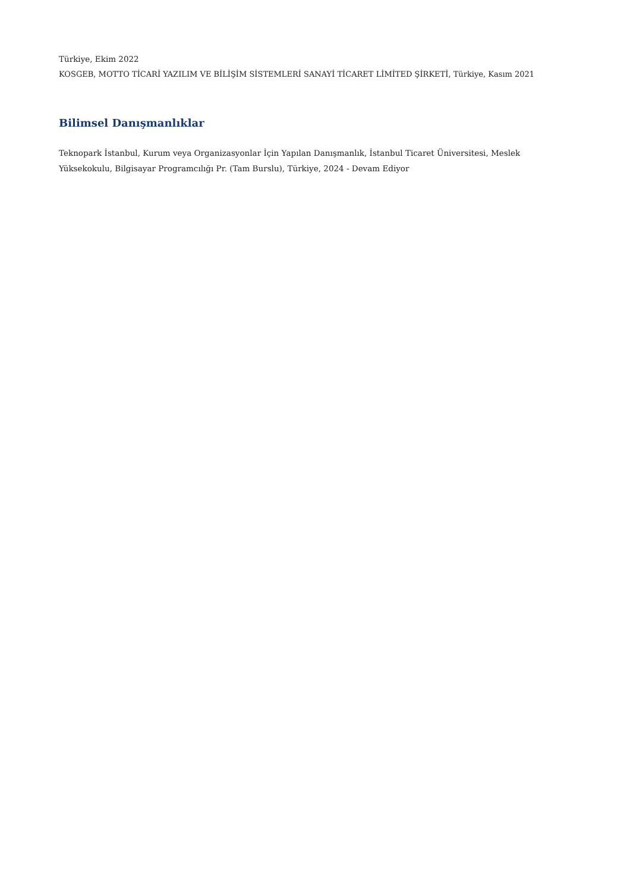Türkiye, Ekim 2022
KOSGEB, MOTTO TİCARİ YAZILIM VE BİLİŞİM SİSTEMLERİ SANAYİ TİCARET LİMİTED ŞİRKETİ, Türkiye, Kasım 2021
Bilimsel Danışmanlıklar
Teknopark İstanbul, Kurum veya Organizasyonlar İçin Yapılan Danışmanlık, İstanbul Ticaret Üniversitesi, Meslek Yüksekokulu, Bilgisayar Programcılığı Pr. (Tam Burslu), Türkiye, 2024 - Devam Ediyor